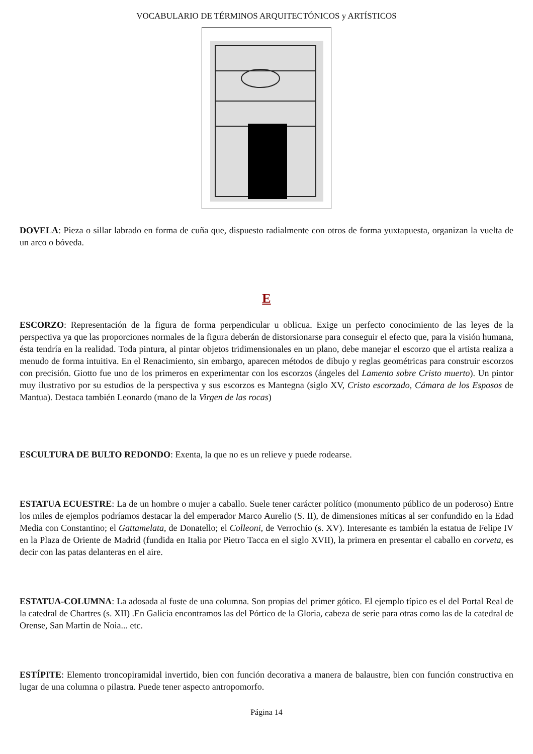VOCABULARIO DE TÉRMINOS ARQUITECTÓNICOS y ARTÍSTICOS
DOVELA: Pieza o sillar labrado en forma de cuña que, dispuesto radialmente con otros de forma yuxtapuesta, organizan la vuelta de un arco o bóveda.
E
ESCORZO: Representación de la figura de forma perpendicular u oblicua. Exige un perfecto conocimiento de las leyes de la perspectiva ya que las proporciones normales de la figura deberán de distorsionarse para conseguir el efecto que, para la visión humana, ésta tendría en la realidad. Toda pintura, al pintar objetos tridimensionales en un plano, debe manejar el escorzo que el artista realiza a menudo de forma intuitiva. En el Renacimiento, sin embargo, aparecen métodos de dibujo y reglas geométricas para construir escorzos con precisión. Giotto fue uno de los primeros en experimentar con los escorzos (ángeles del Lamento sobre Cristo muerto). Un pintor muy ilustrativo por su estudios de la perspectiva y sus escorzos es Mantegna (siglo XV, Cristo escorzado, Cámara de los Esposos de Mantua). Destaca también Leonardo (mano de la Virgen de las rocas)
ESCULTURA DE BULTO REDONDO: Exenta, la que no es un relieve y puede rodearse.
ESTATUA ECUESTRE: La de un hombre o mujer a caballo. Suele tener carácter político (monumento público de un poderoso) Entre los miles de ejemplos podríamos destacar la del emperador Marco Aurelio (S. II), de dimensiones míticas al ser confundido en la Edad Media con Constantino; el Gattamelata, de Donatello; el Colleoni, de Verrochio (s. XV). Interesante es también la estatua de Felipe IV en la Plaza de Oriente de Madrid (fundida en Italia por Pietro Tacca en el siglo XVII), la primera en presentar el caballo en corveta, es decir con las patas delanteras en el aire.
ESTATUA-COLUMNA: La adosada al fuste de una columna. Son propias del primer gótico. El ejemplo típico es el del Portal Real de la catedral de Chartres (s. XII) .En Galicia encontramos las del Pórtico de la Gloria, cabeza de serie para otras como las de la catedral de Orense, San Martin de Noia... etc.
ESTÍPITE: Elemento troncopiramidal invertido, bien con función decorativa a manera de balaustre, bien con función constructiva en lugar de una columna o pilastra. Puede tener aspecto antropomorfo.
Página 14